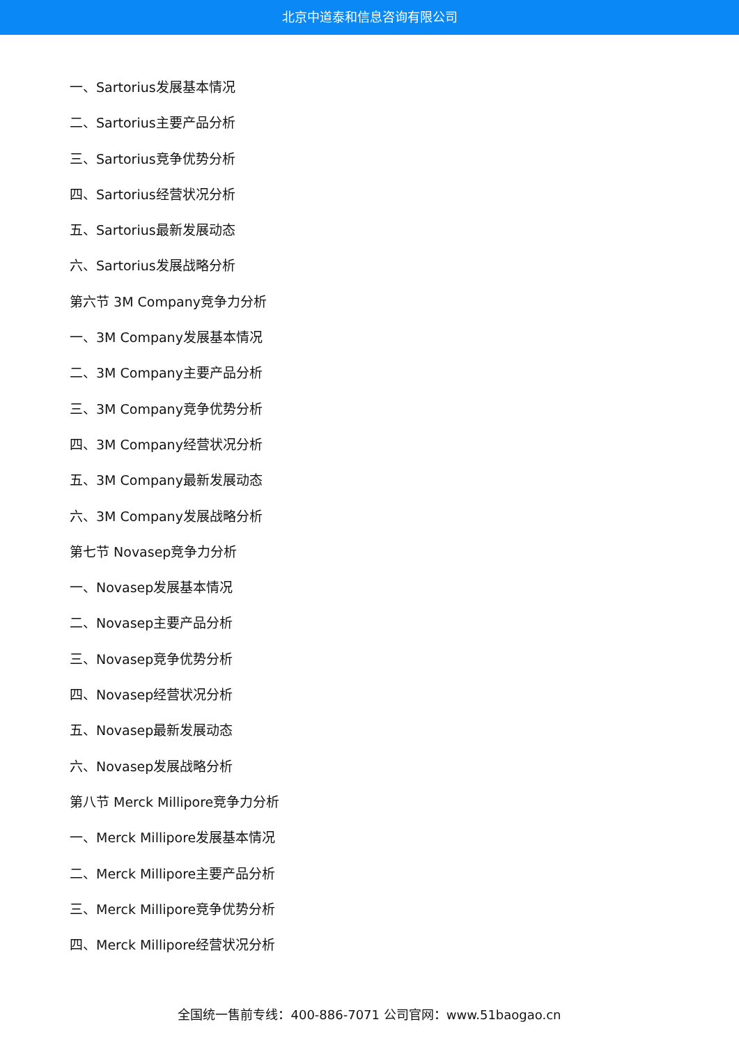北京中道泰和信息咨询有限公司
一、Sartorius发展基本情况
二、Sartorius主要产品分析
三、Sartorius竞争优势分析
四、Sartorius经营状况分析
五、Sartorius最新发展动态
六、Sartorius发展战略分析
第六节 3M Company竞争力分析
一、3M Company发展基本情况
二、3M Company主要产品分析
三、3M Company竞争优势分析
四、3M Company经营状况分析
五、3M Company最新发展动态
六、3M Company发展战略分析
第七节 Novasep竞争力分析
一、Novasep发展基本情况
二、Novasep主要产品分析
三、Novasep竞争优势分析
四、Novasep经营状况分析
五、Novasep最新发展动态
六、Novasep发展战略分析
第八节 Merck Millipore竞争力分析
一、Merck Millipore发展基本情况
二、Merck Millipore主要产品分析
三、Merck Millipore竞争优势分析
四、Merck Millipore经营状况分析
全国统一售前专线：400-886-7071 公司官网：www.51baogao.cn